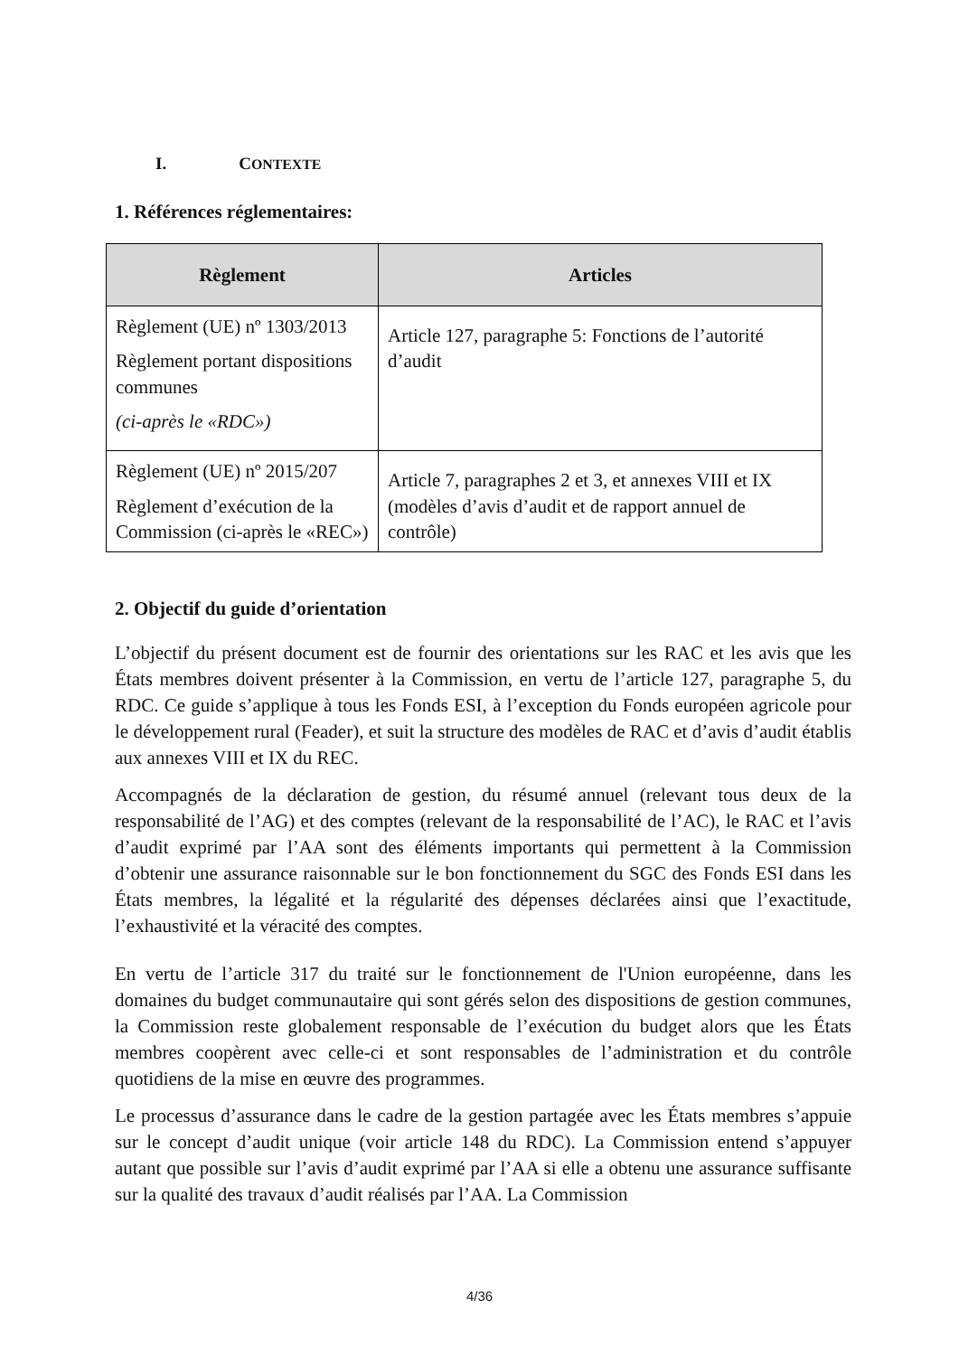I. CONTEXTE
1. Références réglementaires:
| Règlement | Articles |
| --- | --- |
| Règlement (UE) nº 1303/2013 Règlement portant dispositions communes (ci-après le «RDC») | Article 127, paragraphe 5: Fonctions de l’autorité d’audit |
| Règlement (UE) nº 2015/207 Règlement d’exécution de la Commission (ci-après le «REC») | Article 7, paragraphes 2 et 3, et annexes VIII et IX (modèles d’avis d’audit et de rapport annuel de contrôle) |
2. Objectif du guide d’orientation
L’objectif du présent document est de fournir des orientations sur les RAC et les avis que les États membres doivent présenter à la Commission, en vertu de l’article 127, paragraphe 5, du RDC. Ce guide s’applique à tous les Fonds ESI, à l’exception du Fonds européen agricole pour le développement rural (Feader), et suit la structure des modèles de RAC et d’avis d’audit établis aux annexes VIII et IX du REC.
Accompagnés de la déclaration de gestion, du résumé annuel (relevant tous deux de la responsabilité de l’AG) et des comptes (relevant de la responsabilité de l’AC), le RAC et l’avis d’audit exprimé par l’AA sont des éléments importants qui permettent à la Commission d’obtenir une assurance raisonnable sur le bon fonctionnement du SGC des Fonds ESI dans les États membres, la légalité et la régularité des dépenses déclarées ainsi que l’exactitude, l’exhaustivité et la véracité des comptes.
En vertu de l’article 317 du traité sur le fonctionnement de l'Union européenne, dans les domaines du budget communautaire qui sont gérés selon des dispositions de gestion communes, la Commission reste globalement responsable de l’exécution du budget alors que les États membres coopèrent avec celle-ci et sont responsables de l’administration et du contrôle quotidiens de la mise en œuvre des programmes.
Le processus d’assurance dans le cadre de la gestion partagée avec les États membres s’appuie sur le concept d’audit unique (voir article 148 du RDC). La Commission entend s’appuyer autant que possible sur l’avis d’audit exprimé par l’AA si elle a obtenu une assurance suffisante sur la qualité des travaux d’audit réalisés par l’AA. La Commission
4/36